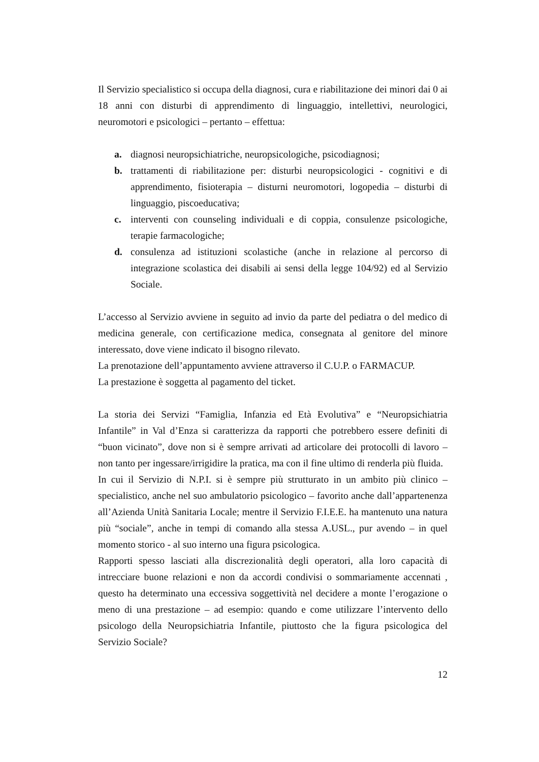Il Servizio specialistico si occupa della diagnosi, cura e riabilitazione dei minori dai 0 ai 18 anni con disturbi di apprendimento di linguaggio, intellettivi, neurologici, neuromotori e psicologici – pertanto – effettua:
a. diagnosi neuropsichiatriche, neuropsicologiche, psicodiagnosi;
b. trattamenti di riabilitazione per: disturbi neuropsicologici - cognitivi e di apprendimento, fisioterapia – disturni neuromotori, logopedia – disturbi di linguaggio, piscoeducativa;
c. interventi con counseling individuali e di coppia, consulenze psicologiche, terapie farmacologiche;
d. consulenza ad istituzioni scolastiche (anche in relazione al percorso di integrazione scolastica dei disabili ai sensi della legge 104/92) ed al Servizio Sociale.
L’accesso al Servizio avviene in seguito ad invio da parte del pediatra o del medico di medicina generale, con certificazione medica, consegnata al genitore del minore interessato, dove viene indicato il bisogno rilevato.
La prenotazione dell’appuntamento avviene attraverso il C.U.P. o FARMACUP.
La prestazione è soggetta al pagamento del ticket.
La storia dei Servizi “Famiglia, Infanzia ed Età Evolutiva” e “Neuropsichiatria Infantile” in Val d’Enza si caratterizza da rapporti che potrebbero essere definiti di “buon vicinato”, dove non si è sempre arrivati ad articolare dei protocolli di lavoro – non tanto per ingessare/irrigidire la pratica, ma con il fine ultimo di renderla più fluida.
In cui il Servizio di N.P.I. si è sempre più strutturato in un ambito più clinico – specialistico, anche nel suo ambulatorio psicologico – favorito anche dall’appartenenza all’Azienda Unità Sanitaria Locale; mentre il Servizio F.I.E.E. ha mantenuto una natura più “sociale”, anche in tempi di comando alla stessa A.USL., pur avendo – in quel momento storico - al suo interno una figura psicologica.
Rapporti spesso lasciati alla discrezionalità degli operatori, alla loro capacità di intrecciare buone relazioni e non da accordi condivisi o sommariamente accennati , questo ha determinato una eccessiva soggettività nel decidere a monte l’erogazione o meno di una prestazione – ad esempio: quando e come utilizzare l’intervento dello psicologo della Neuropsichiatria Infantile, piuttosto che la figura psicologica del Servizio Sociale?
12